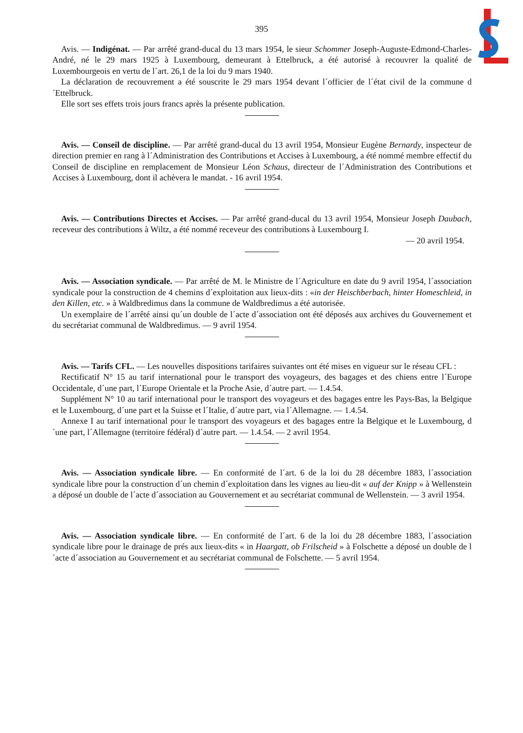395
Avis. — Indigénat. — Par arrêté grand-ducal du 13 mars 1954, le sieur Schommer Joseph-Auguste-Edmond-Charles-André, né le 29 mars 1925 à Luxembourg, demeurant à Ettelbruck, a été autorisé à recouvrer la qualité de Luxembourgeois en vertu de l´art. 26,1 de la loi du 9 mars 1940.
La déclaration de recouvrement a été souscrite le 29 mars 1954 devant l´officier de l´état civil de la commune d´Ettelbruck.
Elle sort ses effets trois jours francs après la présente publication.
Avis. — Conseil de discipline. — Par arrêté grand-ducal du 13 avril 1954, Monsieur Eugène Bernardy, inspecteur de direction premier en rang à l´Administration des Contributions et Accises à Luxembourg, a été nommé membre effectif du Conseil de discipline en remplacement de Monsieur Léon Schaus, directeur de l´Administration des Contributions et Accises à Luxembourg, dont il achèvera le mandat. - 16 avril 1954.
Avis. — Contributions Directes et Accises. — Par arrêté grand-ducal du 13 avril 1954, Monsieur Joseph Daubach, receveur des contributions à Wiltz, a été nommé receveur des contributions à Luxembourg I.
— 20 avril 1954.
Avis. — Association syndicale. — Par arrêté de M. le Ministre de l´Agriculture en date du 9 avril 1954, l´association syndicale pour la construction de 4 chemins d´exploitation aux lieux-dits : «in der Heischberbach, hinter Homeschleid, in den Killen, etc. » à Waldbredimus dans la commune de Waldbredimus a été autorisée.
Un exemplaire de l´arrêté ainsi qu´un double de l´acte d´association ont été déposés aux archives du Gouvernement et du secrétariat communal de Waldbredimus. — 9 avril 1954.
Avis. — Tarifs CFL. — Les nouvelles dispositions tarifaires suivantes ont été mises en vigueur sur le réseau CFL :
Rectificatif N° 15 au tarif international pour le transport des voyageurs, des bagages et des chiens entre l´Europe Occidentale, d´une part, l´Europe Orientale et la Proche Asie, d´autre part. — 1.4.54.
Supplément N° 10 au tarif international pour le transport des voyageurs et des bagages entre les Pays-Bas, la Belgique et le Luxembourg, d´une part et la Suisse et l´Italie, d´autre part, via l´Allemagne. — 1.4.54.
Annexe I au tarif international pour le transport des voyageurs et des bagages entre la Belgique et le Luxembourg, d´une part, l´Allemagne (territoire fédéral) d´autre part. — 1.4.54. — 2 avril 1954.
Avis. — Association syndicale libre. — En conformité de l´art. 6 de la loi du 28 décembre 1883, l´association syndicale libre pour la construction d´un chemin d´exploitation dans les vignes au lieu-dit « auf der Knipp » à Wellenstein a déposé un double de l´acte d´association au Gouvernement et au secrétariat communal de Wellenstein. — 3 avril 1954.
Avis. — Association syndicale libre. — En conformité de l´art. 6 de la loi du 28 décembre 1883, l´association syndicale libre pour le drainage de prés aux lieux-dits « in Haargatt, ob Frilscheid » à Folschette a déposé un double de l´acte d´association au Gouvernement et au secrétariat communal de Folschette. — 5 avril 1954.